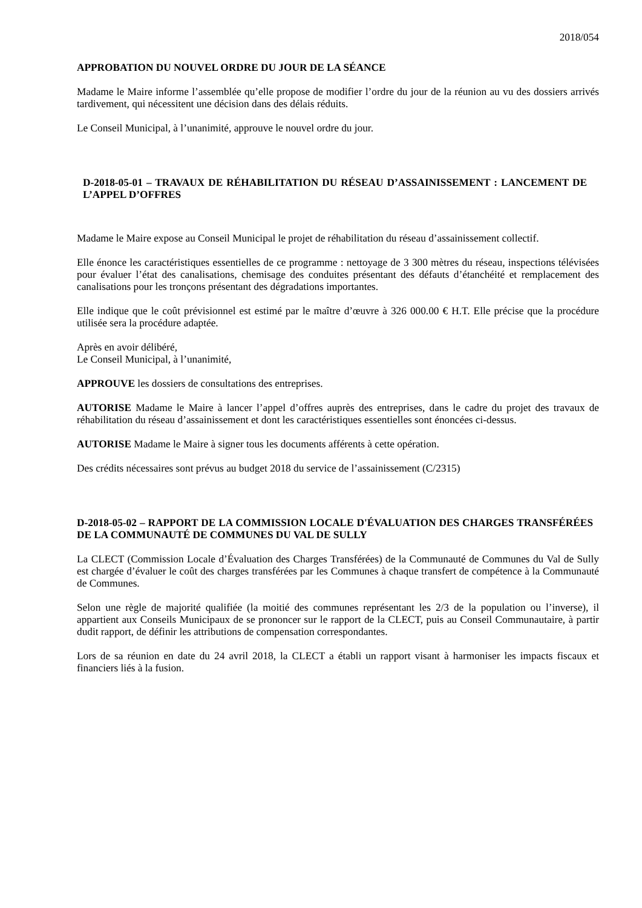2018/054
APPROBATION DU NOUVEL ORDRE DU JOUR DE LA SÉANCE
Madame le Maire informe l’assemblée qu’elle propose de modifier l’ordre du jour de la réunion au vu des dossiers arrivés tardivement, qui nécessitent une décision dans des délais réduits.
Le Conseil Municipal, à l’unanimité, approuve le nouvel ordre du jour.
D-2018-05-01 – TRAVAUX DE RÉHABILITATION DU RÉSEAU D’ASSAINISSEMENT : LANCEMENT DE L’APPEL D’OFFRES
Madame le Maire expose au Conseil Municipal le projet de réhabilitation du réseau d’assainissement collectif.
Elle énonce les caractéristiques essentielles de ce programme : nettoyage de 3 300 mètres du réseau, inspections télévisées pour évaluer l’état des canalisations, chemisage des conduites présentant des défauts d’étanchéité et remplacement des canalisations pour les tronçons présentant des dégradations importantes.
Elle indique que le coût prévisionnel est estimé par le maître d’œuvre à 326 000.00 € H.T. Elle précise que la procédure utilisée sera la procédure adaptée.
Après en avoir délibéré,
Le Conseil Municipal, à l’unanimité,
APPROUVE les dossiers de consultations des entreprises.
AUTORISE Madame le Maire à lancer l’appel d’offres auprès des entreprises, dans le cadre du projet des travaux de réhabilitation du réseau d’assainissement et dont les caractéristiques essentielles sont énoncées ci-dessus.
AUTORISE Madame le Maire à signer tous les documents afférents à cette opération.
Des crédits nécessaires sont prévus au budget 2018 du service de l’assainissement (C/2315)
D-2018-05-02 – RAPPORT DE LA COMMISSION LOCALE D'ÉVALUATION DES CHARGES TRANSFÉRÉES DE LA COMMUNAUTÉ DE COMMUNES DU VAL DE SULLY
La CLECT (Commission Locale d’Évaluation des Charges Transférées) de la Communauté de Communes du Val de Sully est chargée d’évaluer le coût des charges transférées par les Communes à chaque transfert de compétence à la Communauté de Communes.
Selon une règle de majorité qualifiée (la moitié des communes représentant les 2/3 de la population ou l’inverse), il appartient aux Conseils Municipaux de se prononcer sur le rapport de la CLECT, puis au Conseil Communautaire, à partir dudit rapport, de définir les attributions de compensation correspondantes.
Lors de sa réunion en date du 24 avril 2018, la CLECT a établi un rapport visant à harmoniser les impacts fiscaux et financiers liés à la fusion.